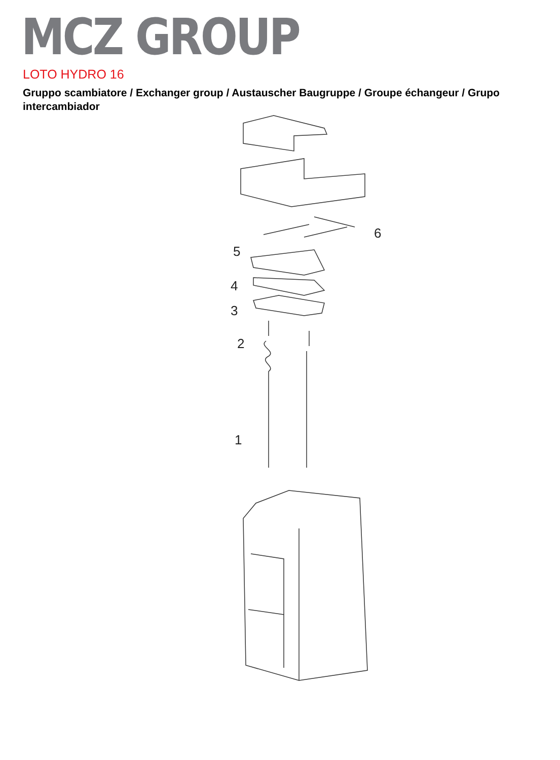MCZ GROUP
LOTO HYDRO 16
Gruppo scambiatore / Exchanger group / Austauscher Baugruppe / Groupe échangeur / Grupo intercambiador
6
5
4
3
2
1